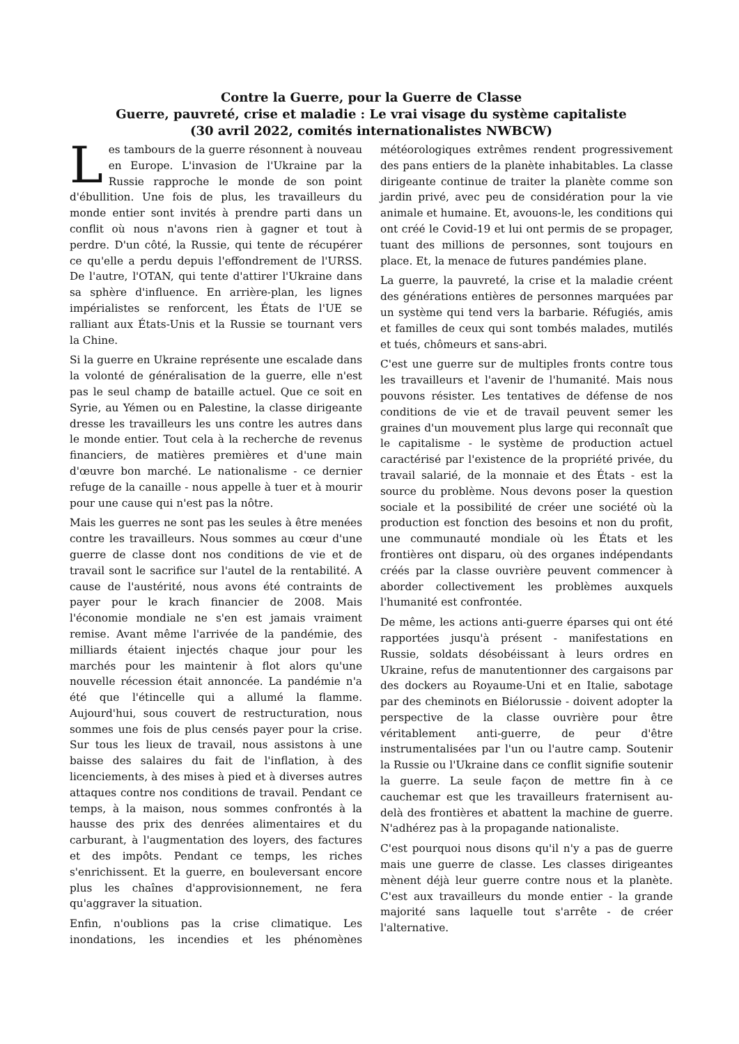Contre la Guerre, pour la Guerre de Classe
Guerre, pauvreté, crise et maladie : Le vrai visage du système capitaliste
(30 avril 2022, comités internationalistes NWBCW)
Les tambours de la guerre résonnent à nouveau en Europe. L'invasion de l'Ukraine par la Russie rapproche le monde de son point d'ébullition. Une fois de plus, les travailleurs du monde entier sont invités à prendre parti dans un conflit où nous n'avons rien à gagner et tout à perdre. D'un côté, la Russie, qui tente de récupérer ce qu'elle a perdu depuis l'effondrement de l'URSS. De l'autre, l'OTAN, qui tente d'attirer l'Ukraine dans sa sphère d'influence. En arrière-plan, les lignes impérialistes se renforcent, les États de l'UE se ralliant aux États-Unis et la Russie se tournant vers la Chine.
Si la guerre en Ukraine représente une escalade dans la volonté de généralisation de la guerre, elle n'est pas le seul champ de bataille actuel. Que ce soit en Syrie, au Yémen ou en Palestine, la classe dirigeante dresse les travailleurs les uns contre les autres dans le monde entier. Tout cela à la recherche de revenus financiers, de matières premières et d'une main d'œuvre bon marché. Le nationalisme - ce dernier refuge de la canaille - nous appelle à tuer et à mourir pour une cause qui n'est pas la nôtre.
Mais les guerres ne sont pas les seules à être menées contre les travailleurs. Nous sommes au cœur d'une guerre de classe dont nos conditions de vie et de travail sont le sacrifice sur l'autel de la rentabilité. A cause de l'austérité, nous avons été contraints de payer pour le krach financier de 2008. Mais l'économie mondiale ne s'en est jamais vraiment remise. Avant même l'arrivée de la pandémie, des milliards étaient injectés chaque jour pour les marchés pour les maintenir à flot alors qu'une nouvelle récession était annoncée. La pandémie n'a été que l'étincelle qui a allumé la flamme. Aujourd'hui, sous couvert de restructuration, nous sommes une fois de plus censés payer pour la crise. Sur tous les lieux de travail, nous assistons à une baisse des salaires du fait de l'inflation, à des licenciements, à des mises à pied et à diverses autres attaques contre nos conditions de travail. Pendant ce temps, à la maison, nous sommes confrontés à la hausse des prix des denrées alimentaires et du carburant, à l'augmentation des loyers, des factures et des impôts. Pendant ce temps, les riches s'enrichissent. Et la guerre, en bouleversant encore plus les chaînes d'approvisionnement, ne fera qu'aggraver la situation.
Enfin, n'oublions pas la crise climatique. Les inondations, les incendies et les phénomènes météorologiques extrêmes rendent progressivement des pans entiers de la planète inhabitables. La classe dirigeante continue de traiter la planète comme son jardin privé, avec peu de considération pour la vie animale et humaine. Et, avouons-le, les conditions qui ont créé le Covid-19 et lui ont permis de se propager, tuant des millions de personnes, sont toujours en place. Et, la menace de futures pandémies plane.
La guerre, la pauvreté, la crise et la maladie créent des générations entières de personnes marquées par un système qui tend vers la barbarie. Réfugiés, amis et familles de ceux qui sont tombés malades, mutilés et tués, chômeurs et sans-abri.
C'est une guerre sur de multiples fronts contre tous les travailleurs et l'avenir de l'humanité. Mais nous pouvons résister. Les tentatives de défense de nos conditions de vie et de travail peuvent semer les graines d'un mouvement plus large qui reconnaît que le capitalisme - le système de production actuel caractérisé par l'existence de la propriété privée, du travail salarié, de la monnaie et des États - est la source du problème. Nous devons poser la question sociale et la possibilité de créer une société où la production est fonction des besoins et non du profit, une communauté mondiale où les États et les frontières ont disparu, où des organes indépendants créés par la classe ouvrière peuvent commencer à aborder collectivement les problèmes auxquels l'humanité est confrontée.
De même, les actions anti-guerre éparses qui ont été rapportées jusqu'à présent - manifestations en Russie, soldats désobéissant à leurs ordres en Ukraine, refus de manutentionner des cargaisons par des dockers au Royaume-Uni et en Italie, sabotage par des cheminots en Biélorussie - doivent adopter la perspective de la classe ouvrière pour être véritablement anti-guerre, de peur d'être instrumentalisées par l'un ou l'autre camp. Soutenir la Russie ou l'Ukraine dans ce conflit signifie soutenir la guerre. La seule façon de mettre fin à ce cauchemar est que les travailleurs fraternisent au-delà des frontières et abattent la machine de guerre. N'adhérez pas à la propagande nationaliste.
C'est pourquoi nous disons qu'il n'y a pas de guerre mais une guerre de classe. Les classes dirigeantes mènent déjà leur guerre contre nous et la planète. C'est aux travailleurs du monde entier - la grande majorité sans laquelle tout s'arrête - de créer l'alternative.